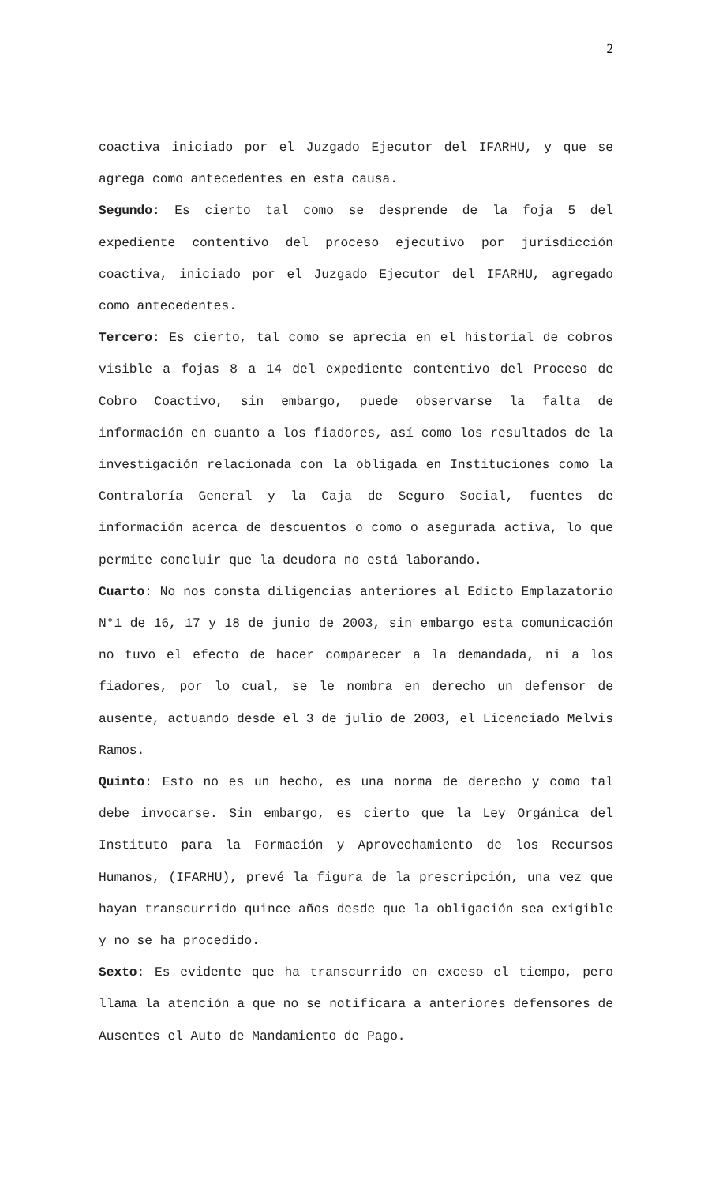2
coactiva iniciado por el Juzgado Ejecutor del IFARHU, y que se agrega como antecedentes en esta causa.
Segundo: Es cierto tal como se desprende de la foja 5 del expediente contentivo del proceso ejecutivo por jurisdicción coactiva, iniciado por el Juzgado Ejecutor del IFARHU, agregado como antecedentes.
Tercero: Es cierto, tal como se aprecia en el historial de cobros visible a fojas 8 a 14 del expediente contentivo del Proceso de Cobro Coactivo, sin embargo, puede observarse la falta de información en cuanto a los fiadores, así como los resultados de la investigación relacionada con la obligada en Instituciones como la Contraloría General y la Caja de Seguro Social, fuentes de información acerca de descuentos o como o asegurada activa, lo que permite concluir que la deudora no está laborando.
Cuarto: No nos consta diligencias anteriores al Edicto Emplazatorio N°1 de 16, 17 y 18 de junio de 2003, sin embargo esta comunicación no tuvo el efecto de hacer comparecer a la demandada, ni a los fiadores, por lo cual, se le nombra en derecho un defensor de ausente, actuando desde el 3 de julio de 2003, el Licenciado Melvis Ramos.
Quinto: Esto no es un hecho, es una norma de derecho y como tal debe invocarse. Sin embargo, es cierto que la Ley Orgánica del Instituto para la Formación y Aprovechamiento de los Recursos Humanos, (IFARHU), prevé la figura de la prescripción, una vez que hayan transcurrido quince años desde que la obligación sea exigible y no se ha procedido.
Sexto: Es evidente que ha transcurrido en exceso el tiempo, pero llama la atención a que no se notificara a anteriores defensores de Ausentes el Auto de Mandamiento de Pago.